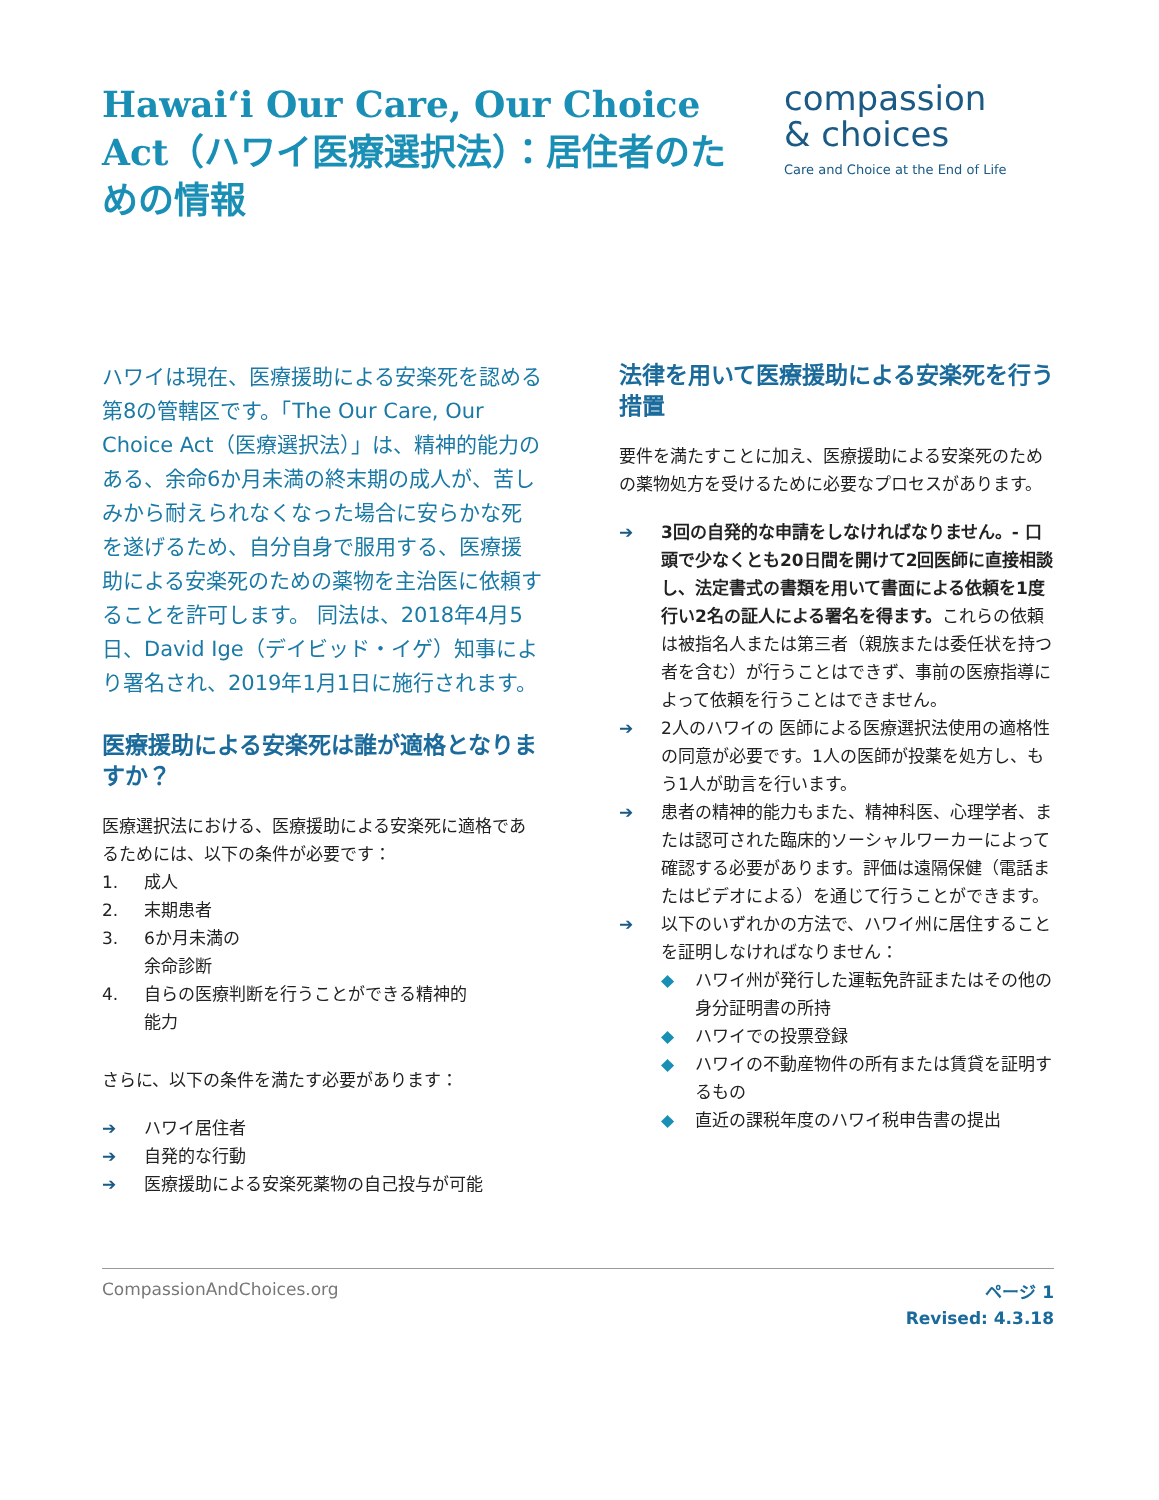Hawai‘i Our Care, Our Choice Act（ハワイ医療選択法）：居住者のための情報
compassion
& choices
Care and Choice at the End of Life
ハワイは現在、医療援助による安楽死を認める第8の管轄区です。「The Our Care, Our Choice Act（医療選択法）」は、精神的能力のある、余命6か月未満の終末期の成人が、苦しみから耐えられなくなった場合に安らかな死を遂げるため、自分自身で服用する、医療援助による安楽死のための薬物を主治医に依頼することを許可します。 同法は、2018年4月5日、David Ige（デイビッド・イゲ）知事により署名され、2019年1月1日に施行されます。
医療援助による安楽死は誰が適格となりますか？
医療選択法における、医療援助による安楽死に適格であるためには、以下の条件が必要です：
1. 成人
2. 末期患者
3. 6か月未満の
余命診断
4. 自らの医療判断を行うことができる精神的
能力
さらに、以下の条件を満たす必要があります：
➔ ハワイ居住者
➔ 自発的な行動
➔ 医療援助による安楽死薬物の自己投与が可能
法律を用いて医療援助による安楽死を行う措置
要件を満たすことに加え、医療援助による安楽死のための薬物処方を受けるために必要なプロセスがあります。
➔ 3回の自発的な申請をしなければなりません。- 口頭で少なくとも20日間を開けて2回医師に直接相談し、法定書式の書類を用いて書面による依頼を1度行い2名の証人による署名を得ます。これらの依頼は被指名人または第三者（親族または委任状を持つ者を含む）が行うことはできず、事前の医療指導によって依頼を行うことはできません。
➔ 2人のハワイの 医師による医療選択法使用の適格性の同意が必要です。1人の医師が投薬を処方し、もう1人が助言を行います。
➔ 患者の精神的能力もまた、精神科医、心理学者、または認可された臨床的ソーシャルワーカーによって確認する必要があります。評価は遠隔保健（電話またはビデオによる）を通じて行うことができます。
➔ 以下のいずれかの方法で、ハワイ州に居住することを証明しなければなりません：
◆ ハワイ州が発行した運転免許証またはその他の身分証明書の所持
◆ ハワイでの投票登録
◆ ハワイの不動産物件の所有または賃貸を証明するもの
◆ 直近の課税年度のハワイ税申告書の提出
CompassionAndChoices.org
ページ 1
Revised: 4.3.18